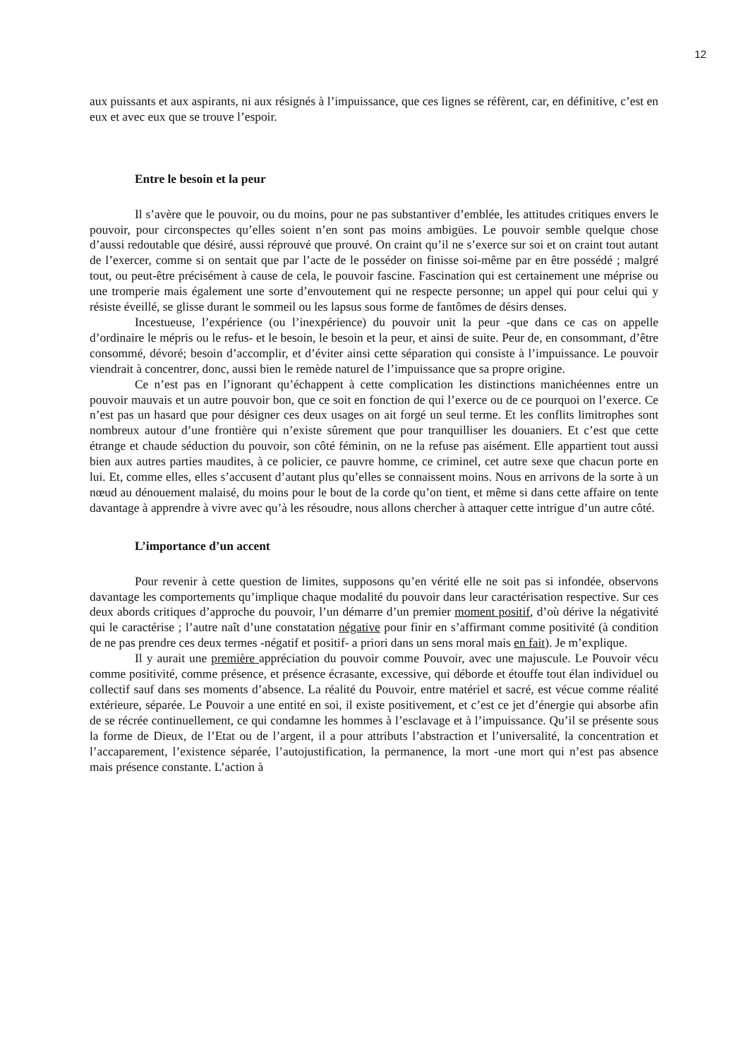12
aux puissants et aux aspirants, ni aux résignés à l’impuissance, que ces lignes se réfèrent, car, en définitive, c’est en eux et avec eux que se trouve l’espoir.
Entre le besoin et la peur
Il s’avère que le pouvoir, ou du moins, pour ne pas substantiver d’emblée, les attitudes critiques envers le pouvoir, pour circonspectes qu’elles soient n’en sont pas moins ambigües. Le pouvoir semble quelque chose d’aussi redoutable que désiré, aussi réprouvé que prouvé. On craint qu’il ne s’exerce sur soi et on craint tout autant de l’exercer, comme si on sentait que par l’acte de le posséder on finisse soi-même par en être possédé ; malgré tout, ou peut-être précisément à cause de cela, le pouvoir fascine. Fascination qui est certainement une méprise ou une tromperie mais également une sorte d’envoutement qui ne respecte personne; un appel qui pour celui qui y résiste éveillé, se glisse durant le sommeil ou les lapsus sous forme de fantômes de désirs denses.
Incestueuse, l’expérience (ou l’inexpérience) du pouvoir unit la peur -que dans ce cas on appelle d’ordinaire le mépris ou le refus- et le besoin, le besoin et la peur, et ainsi de suite. Peur de, en consommant, d’être consommé, dévoré; besoin d’accomplir, et d’éviter ainsi cette séparation qui consiste à l’impuissance. Le pouvoir viendrait à concentrer, donc, aussi bien le remède naturel de l’impuissance que sa propre origine.
Ce n’est pas en l’ignorant qu’échappent à cette complication les distinctions manichéennes entre un pouvoir mauvais et un autre pouvoir bon, que ce soit en fonction de qui l’exerce ou de ce pourquoi on l’exerce. Ce n’est pas un hasard que pour désigner ces deux usages on ait forgé un seul terme. Et les conflits limitrophes sont nombreux autour d’une frontière qui n’existe sûrement que pour tranquilliser les douaniers. Et c’est que cette étrange et chaude séduction du pouvoir, son côté féminin, on ne la refuse pas aisément. Elle appartient tout aussi bien aux autres parties maudites, à ce policier, ce pauvre homme, ce criminel, cet autre sexe que chacun porte en lui. Et, comme elles, elles s’accusent d’autant plus qu’elles se connaissent moins. Nous en arrivons de la sorte à un nœud au dénouement malaisé, du moins pour le bout de la corde qu’on tient, et même si dans cette affaire on tente davantage à apprendre à vivre avec qu’à les résoudre, nous allons chercher à attaquer cette intrigue d’un autre côté.
L’importance d’un accent
Pour revenir à cette question de limites, supposons qu’en vérité elle ne soit pas si infondée, observons davantage les comportements qu’implique chaque modalité du pouvoir dans leur caractérisation respective. Sur ces deux abords critiques d’approche du pouvoir, l’un démarre d’un premier moment positif, d’où dérive la négativité qui le caractérise ; l’autre naît d’une constatation négative pour finir en s’affirmant comme positivité (à condition de ne pas prendre ces deux termes -négatif et positif- a priori dans un sens moral mais en fait). Je m’explique.
Il y aurait une première appréciation du pouvoir comme Pouvoir, avec une majuscule. Le Pouvoir vécu comme positivité, comme présence, et présence écrasante, excessive, qui déborde et étouffe tout élan individuel ou collectif sauf dans ses moments d’absence. La réalité du Pouvoir, entre matériel et sacré, est vécue comme réalité extérieure, séparée. Le Pouvoir a une entité en soi, il existe positivement, et c’est ce jet d’énergie qui absorbe afin de se récrée continuellement, ce qui condamne les hommes à l’esclavage et à l’impuissance. Qu’il se présente sous la forme de Dieux, de l’Etat ou de l’argent, il a pour attributs l’abstraction et l’universalité, la concentration et l’accaparement, l’existence séparée, l’autojustification, la permanence, la mort -une mort qui n’est pas absence mais présence constante. L’action à